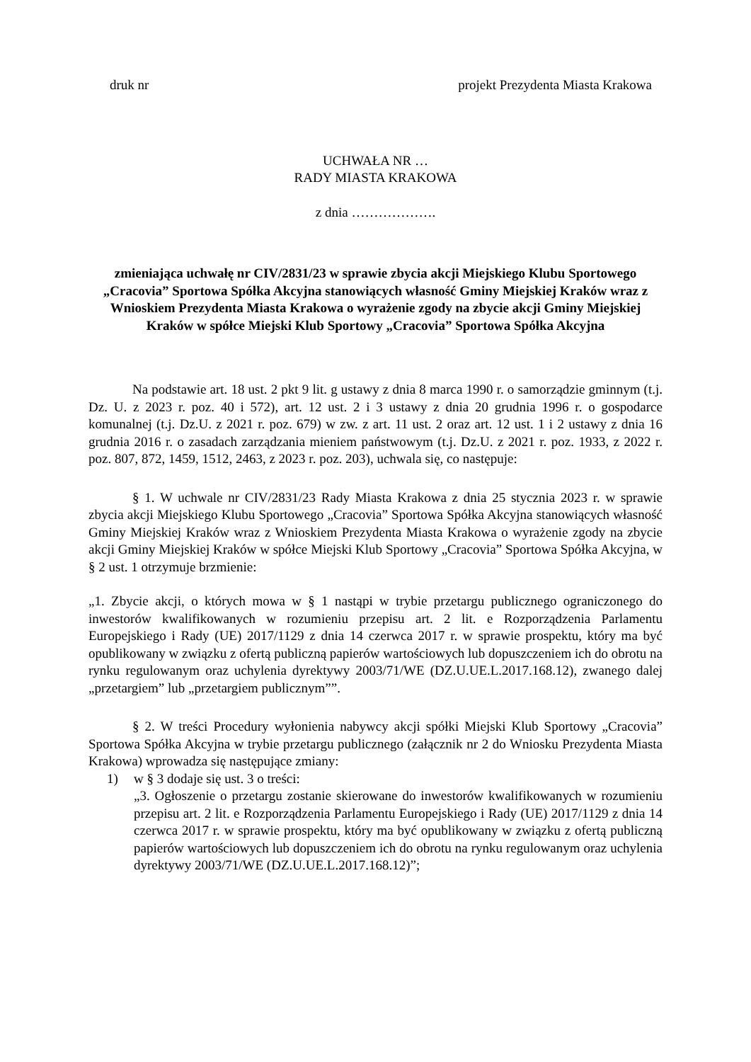druk nr projekt Prezydenta Miasta Krakowa
UCHWAŁA NR …
RADY MIASTA KRAKOWA
z dnia ……………….
zmieniająca uchwałę nr CIV/2831/23 w sprawie zbycia akcji Miejskiego Klubu Sportowego „Cracovia” Sportowa Spółka Akcyjna stanowiących własność Gminy Miejskiej Kraków wraz z Wnioskiem Prezydenta Miasta Krakowa o wyrażenie zgody na zbycie akcji Gminy Miejskiej Kraków w spółce Miejski Klub Sportowy „Cracovia” Sportowa Spółka Akcyjna
Na podstawie art. 18 ust. 2 pkt 9 lit. g ustawy z dnia 8 marca 1990 r. o samorządzie gminnym (t.j. Dz. U. z 2023 r. poz. 40 i 572), art. 12 ust. 2 i 3 ustawy z dnia 20 grudnia 1996 r. o gospodarce komunalnej (t.j. Dz.U. z 2021 r. poz. 679) w zw. z art. 11 ust. 2 oraz art. 12 ust. 1 i 2 ustawy z dnia 16 grudnia 2016 r. o zasadach zarządzania mieniem państwowym (t.j. Dz.U. z 2021 r. poz. 1933, z 2022 r. poz. 807, 872, 1459, 1512, 2463, z 2023 r. poz. 203), uchwala się, co następuje:
§ 1. W uchwale nr CIV/2831/23 Rady Miasta Krakowa z dnia 25 stycznia 2023 r. w sprawie zbycia akcji Miejskiego Klubu Sportowego „Cracovia” Sportowa Spółka Akcyjna stanowiących własność Gminy Miejskiej Kraków wraz z Wnioskiem Prezydenta Miasta Krakowa o wyrażenie zgody na zbycie akcji Gminy Miejskiej Kraków w spółce Miejski Klub Sportowy „Cracovia” Sportowa Spółka Akcyjna, w § 2 ust. 1 otrzymuje brzmienie:
„1. Zbycie akcji, o których mowa w § 1 nastąpi w trybie przetargu publicznego ograniczonego do inwestorów kwalifikowanych w rozumieniu przepisu art. 2 lit. e Rozporządzenia Parlamentu Europejskiego i Rady (UE) 2017/1129 z dnia 14 czerwca 2017 r. w sprawie prospektu, który ma być opublikowany w związku z ofertą publiczną papierów wartościowych lub dopuszczeniem ich do obrotu na rynku regulowanym oraz uchylenia dyrektywy 2003/71/WE (DZ.U.UE.L.2017.168.12), zwanego dalej „przetargiem” lub „przetargiem publicznym””.
§ 2. W treści Procedury wyłonienia nabywcy akcji spółki Miejski Klub Sportowy „Cracovia” Sportowa Spółka Akcyjna w trybie przetargu publicznego (załącznik nr 2 do Wniosku Prezydenta Miasta Krakowa) wprowadza się następujące zmiany:
1) w § 3 dodaje się ust. 3 o treści:
„3. Ogłoszenie o przetargu zostanie skierowane do inwestorów kwalifikowanych w rozumieniu przepisu art. 2 lit. e Rozporządzenia Parlamentu Europejskiego i Rady (UE) 2017/1129 z dnia 14 czerwca 2017 r. w sprawie prospektu, który ma być opublikowany w związku z ofertą publiczną papierów wartościowych lub dopuszczeniem ich do obrotu na rynku regulowanym oraz uchylenia dyrektywy 2003/71/WE (DZ.U.UE.L.2017.168.12)”;